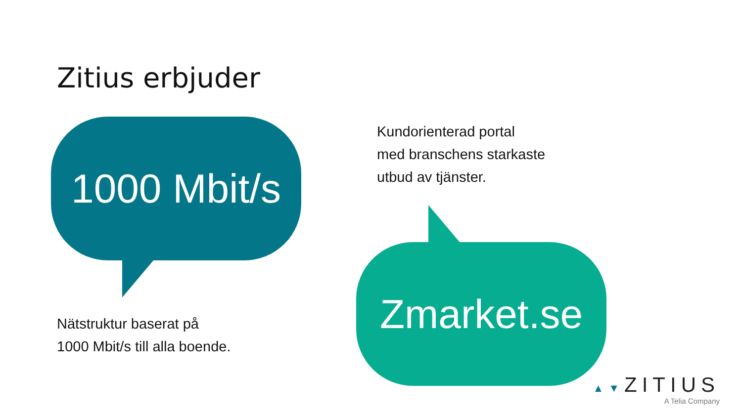Zitius erbjuder
1000 Mbit/s
Nätstruktur baserat på
1000 Mbit/s till alla boende.
Kundorienterad portal
med branschens starkaste
utbud av tjänster.
Zmarket.se
▲▼ZITIUS
A Telia Company